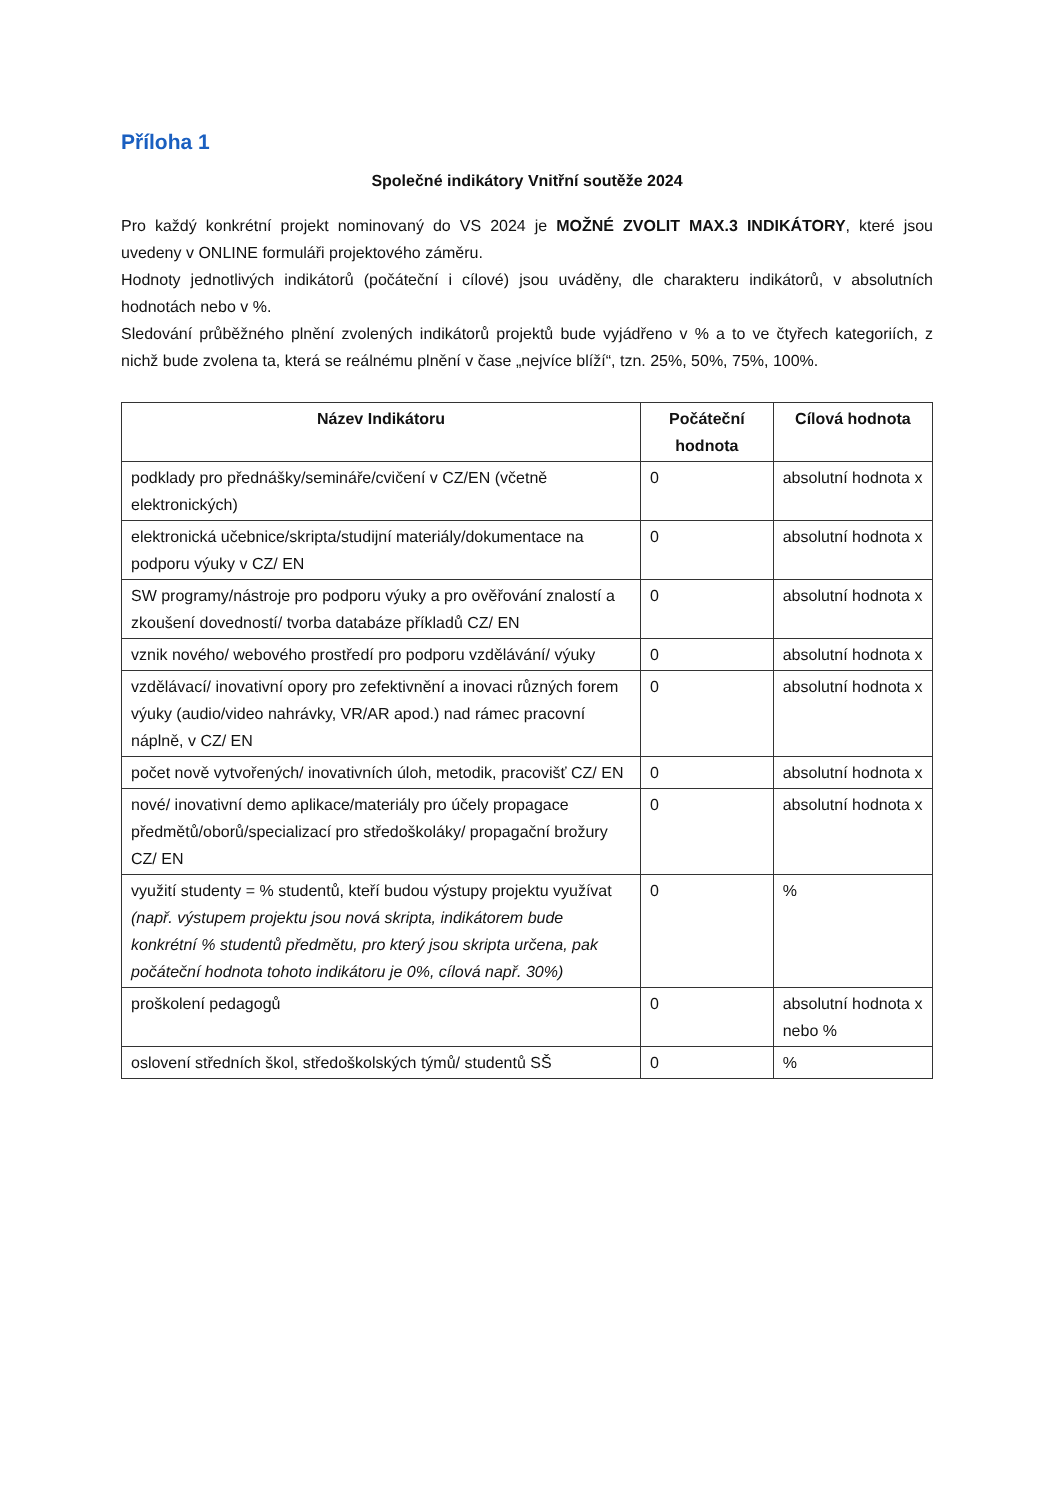Příloha 1
Společné indikátory Vnitřní soutěže 2024
Pro každý konkrétní projekt nominovaný do VS 2024 je MOŽNÉ ZVOLIT MAX.3 INDIKÁTORY, které jsou uvedeny v ONLINE formuláři projektového záměru.
Hodnoty jednotlivých indikátorů (počáteční i cílové) jsou uváděny, dle charakteru indikátorů, v absolutních hodnotách nebo v %.
Sledování průběžného plnění zvolených indikátorů projektů bude vyjádřeno v % a to ve čtyřech kategoriích, z nichž bude zvolena ta, která se reálnému plnění v čase „nejvíce blíží“, tzn. 25%, 50%, 75%, 100%.
| Název Indikátoru | Počáteční hodnota | Cílová hodnota |
| --- | --- | --- |
| podklady pro přednášky/semináře/cvičení v CZ/EN (včetně elektronických) | 0 | absolutní hodnota x |
| elektronická učebnice/skripta/studijní materiály/dokumentace na podporu výuky v CZ/ EN | 0 | absolutní hodnota x |
| SW programy/nástroje pro podporu výuky a pro ověřování znalostí a zkoušení dovedností/ tvorba databáze příkladů CZ/ EN | 0 | absolutní hodnota x |
| vznik nového/ webového prostředí pro podporu vzdělávání/ výuky | 0 | absolutní hodnota x |
| vzdělávací/ inovativní opory pro zefektivnění a inovaci různých forem výuky (audio/video nahrávky, VR/AR apod.) nad rámec pracovní náplně, v CZ/ EN | 0 | absolutní hodnota x |
| počet nově vytvořených/ inovativních úloh, metodik, pracovišť CZ/ EN | 0 | absolutní hodnota x |
| nové/ inovativní demo aplikace/materiály pro účely propagace předmětů/oborů/specializací pro středoškoláky/ propagační brožury CZ/ EN | 0 | absolutní hodnota x |
| využití studenty = % studentů, kteří budou výstupy projektu využívat (např. výstupem projektu jsou nová skripta, indikátorem bude konkrétní % studentů předmětu, pro který jsou skripta určena, pak počáteční hodnota tohoto indikátoru je 0%, cílová např. 30%) | 0 | % |
| proškolení pedagogů | 0 | absolutní hodnota x nebo % |
| oslovení středních škol, středoškolských týmů/ studentů SŠ | 0 | % |